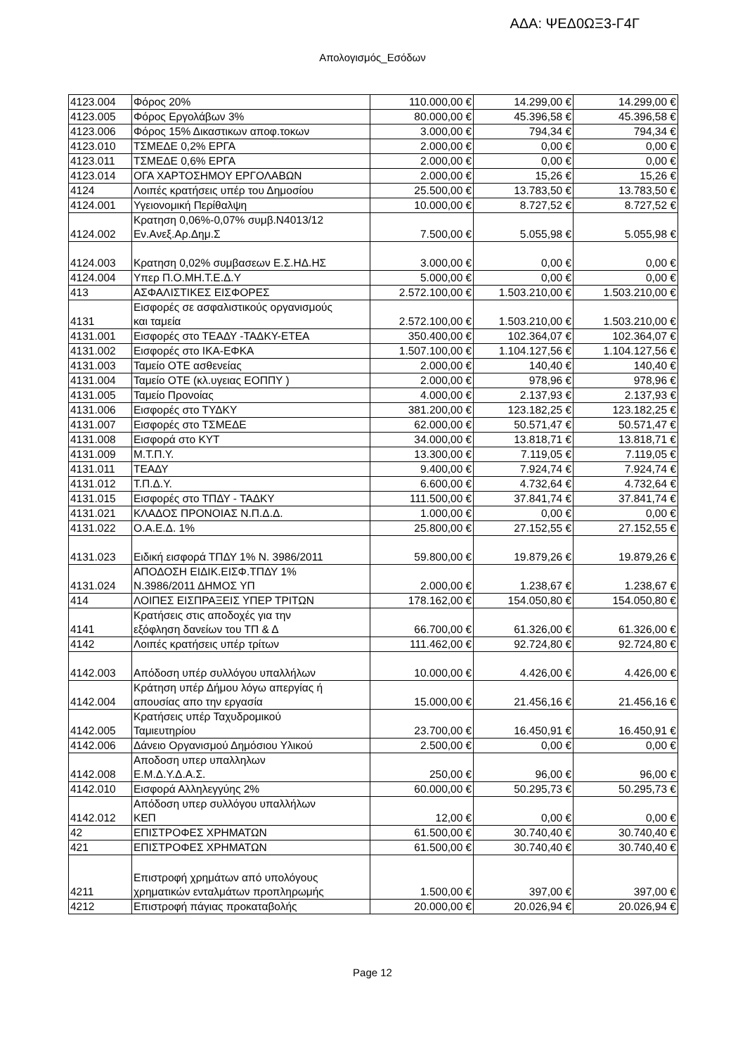ΑΔΑ: ΨΕΔ0ΩΞ3-Γ4Γ
Απολογισμός_Εσόδων
| 4123.004 | Φόρος 20% | 110.000,00 € | 14.299,00 € | 14.299,00 € |
| 4123.005 | Φόρος Εργολάβων 3% | 80.000,00 € | 45.396,58 € | 45.396,58 € |
| 4123.006 | Φόρος 15% Δικαστικων αποφ.τοκων | 3.000,00 € | 794,34 € | 794,34 € |
| 4123.010 | ΤΣΜΕΔΕ 0,2% ΕΡΓΑ | 2.000,00 € | 0,00 € | 0,00 € |
| 4123.011 | ΤΣΜΕΔΕ 0,6% ΕΡΓΑ | 2.000,00 € | 0,00 € | 0,00 € |
| 4123.014 | ΟΓΑ ΧΑΡΤΟΣΗΜΟΥ ΕΡΓΟΛΑΒΩΝ | 2.000,00 € | 15,26 € | 15,26 € |
| 4124 | Λοιπές κρατήσεις υπέρ του Δημοσίου | 25.500,00 € | 13.783,50 € | 13.783,50 € |
| 4124.001 | Υγειονομική Περίθαλψη | 10.000,00 € | 8.727,52 € | 8.727,52 € |
| 4124.002 | Κρατηση 0,06%-0,07% συμβ.Ν4013/12 Εν.Ανεξ.Αρ.Δημ.Σ | 7.500,00 € | 5.055,98 € | 5.055,98 € |
| 4124.003 | Κρατηση 0,02% συμβασεων Ε.Σ.ΗΔ.ΗΣ | 3.000,00 € | 0,00 € | 0,00 € |
| 4124.004 | Υπερ Π.Ο.ΜΗ.Τ.Ε.Δ.Υ | 5.000,00 € | 0,00 € | 0,00 € |
| 413 | ΑΣΦΑΛΙΣΤΙΚΕΣ ΕΙΣΦΟΡΕΣ | 2.572.100,00 € | 1.503.210,00 € | 1.503.210,00 € |
| 4131 | Εισφορές σε ασφαλιστικούς οργανισμούς και ταμεία | 2.572.100,00 € | 1.503.210,00 € | 1.503.210,00 € |
| 4131.001 | Εισφορές στο ΤΕΑΔΥ -ΤΑΔΚΥ-ΕΤΕΑ | 350.400,00 € | 102.364,07 € | 102.364,07 € |
| 4131.002 | Εισφορές στο ΙΚΑ-ΕΦΚΑ | 1.507.100,00 € | 1.104.127,56 € | 1.104.127,56 € |
| 4131.003 | Ταμείο ΟΤΕ ασθενείας | 2.000,00 € | 140,40 € | 140,40 € |
| 4131.004 | Ταμείο ΟΤΕ (κλ.υγειας ΕΟΠΠΥ ) | 2.000,00 € | 978,96 € | 978,96 € |
| 4131.005 | Ταμείο Προνοίας | 4.000,00 € | 2.137,93 € | 2.137,93 € |
| 4131.006 | Εισφορές στο ΤΥΔΚΥ | 381.200,00 € | 123.182,25 € | 123.182,25 € |
| 4131.007 | Εισφορές στο ΤΣΜΕΔΕ | 62.000,00 € | 50.571,47 € | 50.571,47 € |
| 4131.008 | Εισφορά στο ΚΥΤ | 34.000,00 € | 13.818,71 € | 13.818,71 € |
| 4131.009 | Μ.Τ.Π.Υ. | 13.300,00 € | 7.119,05 € | 7.119,05 € |
| 4131.011 | ΤΕΑΔΥ | 9.400,00 € | 7.924,74 € | 7.924,74 € |
| 4131.012 | Τ.Π.Δ.Υ. | 6.600,00 € | 4.732,64 € | 4.732,64 € |
| 4131.015 | Εισφορές στο ΤΠΔΥ - ΤΑΔΚΥ | 111.500,00 € | 37.841,74 € | 37.841,74 € |
| 4131.021 | ΚΛΑΔΟΣ ΠΡΟΝΟΙΑΣ Ν.Π.Δ.Δ. | 1.000,00 € | 0,00 € | 0,00 € |
| 4131.022 | Ο.Α.Ε.Δ. 1% | 25.800,00 € | 27.152,55 € | 27.152,55 € |
| 4131.023 | Ειδική εισφορά ΤΠΔΥ 1% Ν. 3986/2011 | 59.800,00 € | 19.879,26 € | 19.879,26 € |
| 4131.024 | ΑΠΟΔΟΣΗ ΕΙΔΙΚ.ΕΙΣΦ.ΤΠΔΥ 1% Ν.3986/2011 ΔΗΜΟΣ ΥΠ | 2.000,00 € | 1.238,67 € | 1.238,67 € |
| 414 | ΛΟΙΠΕΣ ΕΙΣΠΡΑΞΕΙΣ ΥΠΕΡ ΤΡΙΤΩΝ | 178.162,00 € | 154.050,80 € | 154.050,80 € |
| 4141 | Κρατήσεις στις αποδοχές για την εξόφληση δανείων του ΤΠ & Δ | 66.700,00 € | 61.326,00 € | 61.326,00 € |
| 4142 | Λοιπές κρατήσεις υπέρ τρίτων | 111.462,00 € | 92.724,80 € | 92.724,80 € |
| 4142.003 | Απόδοση υπέρ συλλόγου υπαλλήλων | 10.000,00 € | 4.426,00 € | 4.426,00 € |
| 4142.004 | Κράτηση υπέρ Δήμου λόγω απεργίας ή απουσίας απο την εργασία | 15.000,00 € | 21.456,16 € | 21.456,16 € |
| 4142.005 | Κρατήσεις υπέρ Ταχυδρομικού Ταμιευτηρίου | 23.700,00 € | 16.450,91 € | 16.450,91 € |
| 4142.006 | Δάνειο Οργανισμού Δημόσιου Υλικού | 2.500,00 € | 0,00 € | 0,00 € |
| 4142.008 | Αποδοση υπερ υπαλληλων Ε.Μ.Δ.Υ.Δ.Α.Σ. | 250,00 € | 96,00 € | 96,00 € |
| 4142.010 | Εισφορά Αλληλεγγύης 2% | 60.000,00 € | 50.295,73 € | 50.295,73 € |
| 4142.012 | Απόδοση υπερ συλλόγου υπαλλήλων ΚΕΠ | 12,00 € | 0,00 € | 0,00 € |
| 42 | ΕΠΙΣΤΡΟΦΕΣ ΧΡΗΜΑΤΩΝ | 61.500,00 € | 30.740,40 € | 30.740,40 € |
| 421 | ΕΠΙΣΤΡΟΦΕΣ ΧΡΗΜΑΤΩΝ | 61.500,00 € | 30.740,40 € | 30.740,40 € |
| 4211 | Επιστροφή χρημάτων από υπολόγους χρηματικών ενταλμάτων προπληρωμής | 1.500,00 € | 397,00 € | 397,00 € |
| 4212 | Επιστροφή πάγιας προκαταβολής | 20.000,00 € | 20.026,94 € | 20.026,94 € |
Page 12